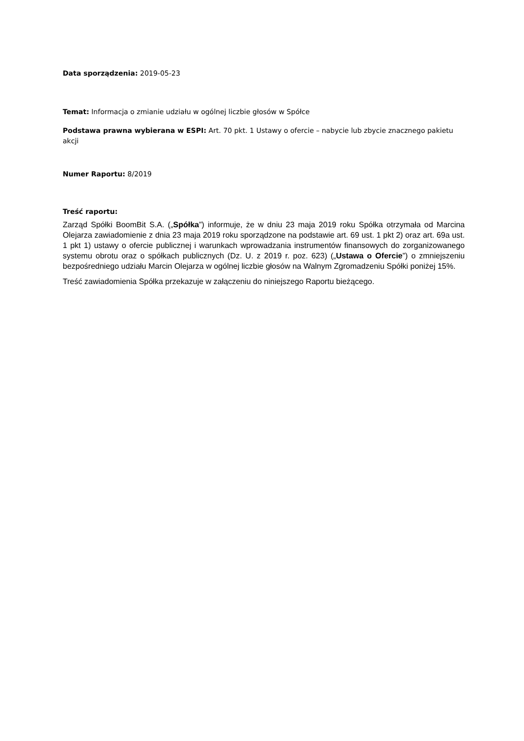Data sporządzenia: 2019-05-23
Temat: Informacja o zmianie udziału w ogólnej liczbie głosów w Spółce
Podstawa prawna wybierana w ESPI: Art. 70 pkt. 1 Ustawy o ofercie – nabycie lub zbycie znacznego pakietu akcji
Numer Raportu: 8/2019
Treść raportu:
Zarząd Spółki BoomBit S.A. („Spółka”) informuje, że w dniu 23 maja 2019 roku Spółka otrzymała od Marcina Olejarza zawiadomienie z dnia 23 maja 2019 roku sporządzone na podstawie art. 69 ust. 1 pkt 2) oraz art. 69a ust. 1 pkt 1) ustawy o ofercie publicznej i warunkach wprowadzania instrumentów finansowych do zorganizowanego systemu obrotu oraz o spółkach publicznych (Dz. U. z 2019 r. poz. 623) („Ustawa o Ofercie”) o zmniejszeniu bezpośredniego udziału Marcin Olejarza w ogólnej liczbie głosów na Walnym Zgromadzeniu Spółki poniżej 15%.
Treść zawiadomienia Spółka przekazuje w załączeniu do niniejszego Raportu bieżącego.